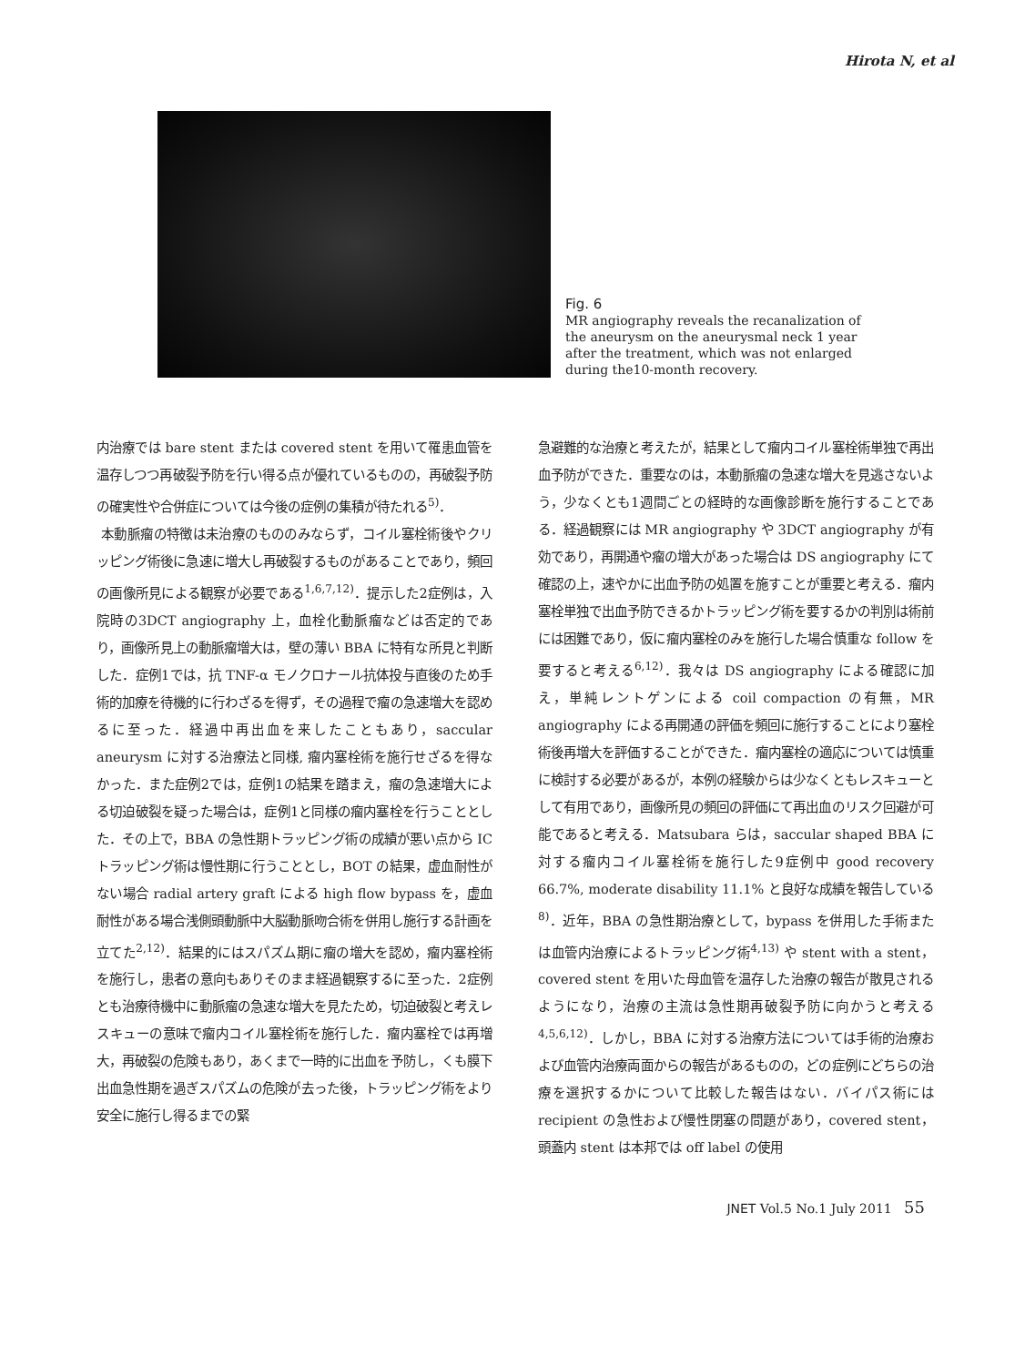Hirota N, et al
Fig. 6
MR angiography reveals the recanalization of the aneurysm on the aneurysmal neck 1 year after the treatment, which was not enlarged during the10-month recovery.
内治療では bare stent または covered stent を用いて罹患血管を温存しつつ再破裂予防を行い得る点が優れているものの，再破裂予防の確実性や合併症については今後の症例の集積が待たれる<sup>5)</sup>．
本動脈瘤の特徴は未治療のもののみならず，コイル塞栓術後やクリッピング術後に急速に増大し再破裂するものがあることであり，頻回の画像所見による観察が必要である<sup>1,6,7,12)</sup>．提示した2症例は，入院時の3DCT angiography 上，血栓化動脈瘤などは否定的であり，画像所見上の動脈瘤増大は，壁の薄い BBA に特有な所見と判断した．症例1では，抗 TNF-α モノクロナール抗体投与直後のため手術的加療を待機的に行わざるを得ず，その過程で瘤の急速増大を認めるに至った．経過中再出血を来したこともあり，saccular aneurysm に対する治療法と同様, 瘤内塞栓術を施行せざるを得なかった．また症例2では，症例1の結果を踏まえ，瘤の急速増大による切迫破裂を疑った場合は，症例1と同様の瘤内塞栓を行うこととした．その上で，BBA の急性期トラッピング術の成績が悪い点から IC トラッピング術は慢性期に行うこととし，BOT の結果，虚血耐性がない場合 radial artery graft による high flow bypass を，虚血耐性がある場合浅側頭動脈中大脳動脈吻合術を併用し施行する計画を立てた<sup>2,12)</sup>．結果的にはスパズム期に瘤の増大を認め，瘤内塞栓術を施行し，患者の意向もありそのまま経過観察するに至った．2症例とも治療待機中に動脈瘤の急速な増大を見たため，切迫破裂と考えレスキューの意味で瘤内コイル塞栓術を施行した．瘤内塞栓では再増大，再破裂の危険もあり，あくまで一時的に出血を予防し，くも膜下出血急性期を過ぎスパズムの危険が去った後，トラッピング術をより安全に施行し得るまでの緊
急避難的な治療と考えたが，結果として瘤内コイル塞栓術単独で再出血予防ができた．重要なのは，本動脈瘤の急速な増大を見逃さないよう，少なくとも1週間ごとの経時的な画像診断を施行することである．経過観察には MR angiography や 3DCT angiography が有効であり，再開通や瘤の増大があった場合は DS angiography にて確認の上，速やかに出血予防の処置を施すことが重要と考える．瘤内塞栓単独で出血予防できるかトラッピング術を要するかの判別は術前には困難であり，仮に瘤内塞栓のみを施行した場合慎重な follow を要すると考える<sup>6,12)</sup>．我々は DS angiography による確認に加え，単純レントゲンによる coil compaction の有無，MR angiography による再開通の評価を頻回に施行することにより塞栓術後再増大を評価することができた．瘤内塞栓の適応については慎重に検討する必要があるが，本例の経験からは少なくともレスキューとして有用であり，画像所見の頻回の評価にて再出血のリスク回避が可能であると考える．Matsubara らは，saccular shaped BBA に対する瘤内コイル塞栓術を施行した9症例中 good recovery 66.7%, moderate disability 11.1% と良好な成績を報告している<sup>8)</sup>．近年，BBA の急性期治療として，bypass を併用した手術または血管内治療によるトラッピング術<sup>4,13)</sup> や stent with a stent，covered stent を用いた母血管を温存した治療の報告が散見されるようになり，治療の主流は急性期再破裂予防に向かうと考える<sup>4,5,6,12)</sup>．しかし，BBA に対する治療方法については手術的治療および血管内治療両面からの報告があるものの，どの症例にどちらの治療を選択するかについて比較した報告はない．バイパス術には recipient の急性および慢性閉塞の問題があり，covered stent，頭蓋内 stent は本邦では off label の使用
JNET Vol.5 No.1 July 2011 55